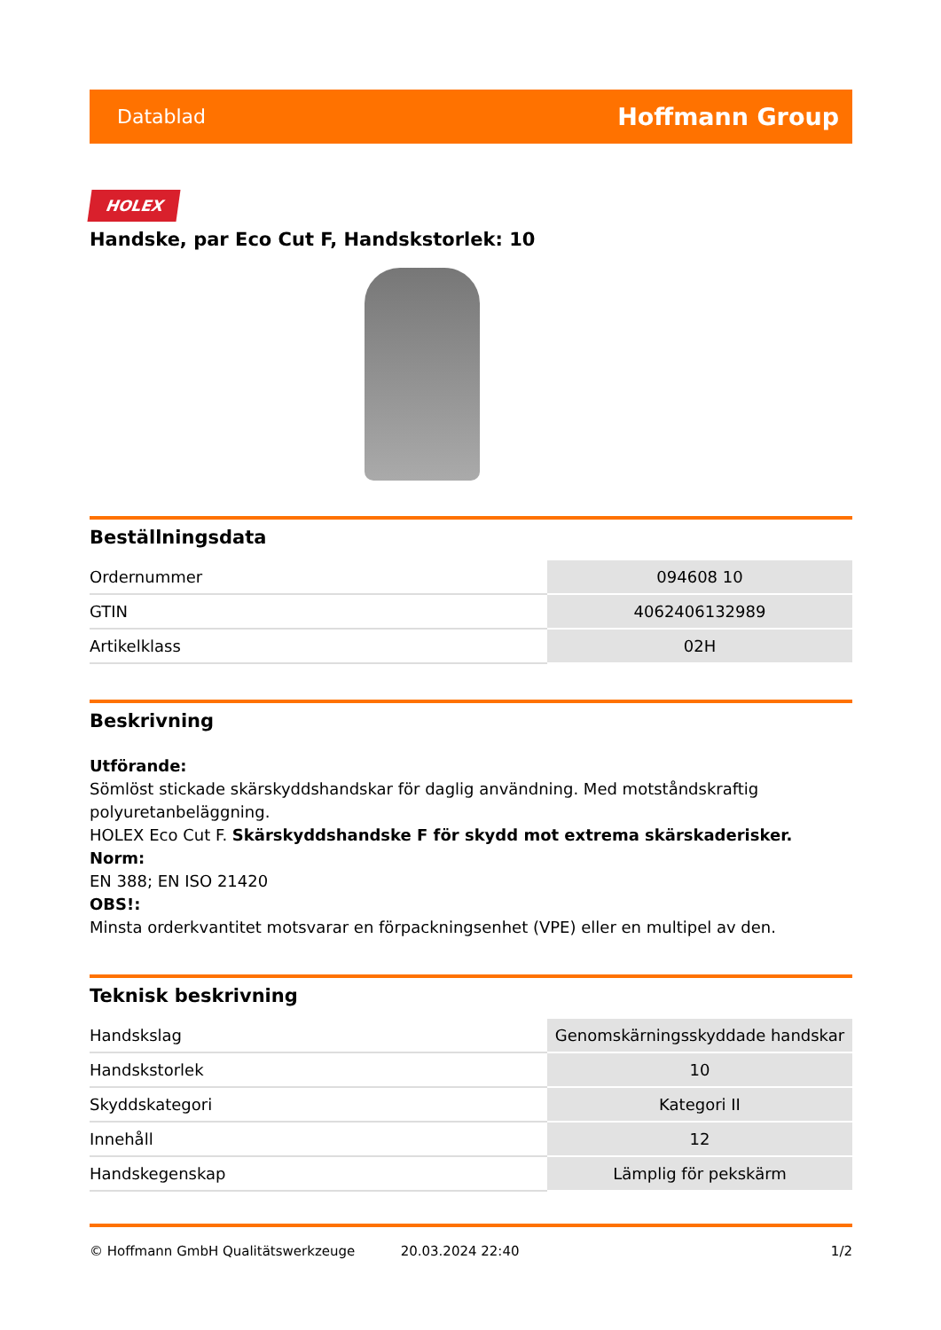Datablad Hoffmann Group
HOLEX
Handske, par Eco Cut F, Handskstorlek: 10
Beställningsdata
| Ordernummer | 094608 10 |
| GTIN | 4062406132989 |
| Artikelklass | 02H |
Beskrivning
Utförande:
Sömlöst stickade skärskyddshandskar för daglig användning. Med motståndskraftig polyuretanbeläggning.
HOLEX Eco Cut F. Skärskyddshandske F för skydd mot extrema skärskaderisker.
Norm:
EN 388; EN ISO 21420
OBS!:
Minsta orderkvantitet motsvarar en förpackningsenhet (VPE) eller en multipel av den.
Teknisk beskrivning
| Handskslag | Genomskärningsskyddade handskar |
| Handskstorlek | 10 |
| Skyddskategori | Kategori II |
| Innehåll | 12 |
| Handskegenskap | Lämplig för pekskärm |
© Hoffmann GmbH Qualitätswerkzeuge 20.03.2024 22:40 1/2